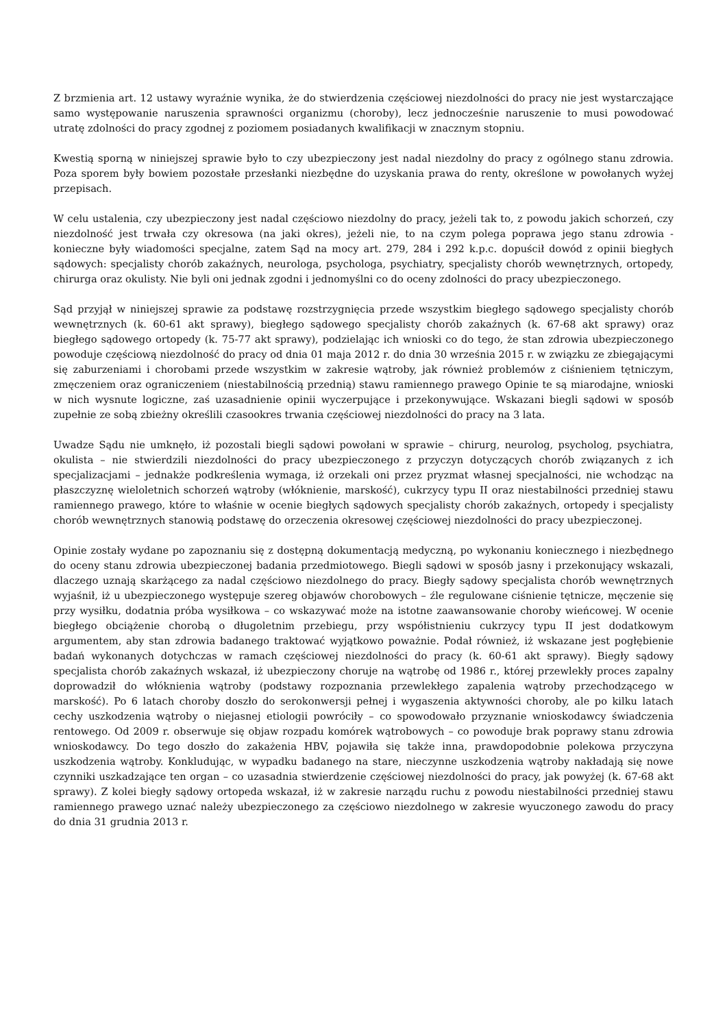Z brzmienia art. 12 ustawy wyraźnie wynika, że do stwierdzenia częściowej niezdolności do pracy nie jest wystarczające samo występowanie naruszenia sprawności organizmu (choroby), lecz jednocześnie naruszenie to musi powodować utratę zdolności do pracy zgodnej z poziomem posiadanych kwalifikacji w znacznym stopniu.
Kwestią sporną w niniejszej sprawie było to czy ubezpieczony jest nadal niezdolny do pracy z ogólnego stanu zdrowia. Poza sporem były bowiem pozostałe przesłanki niezbędne do uzyskania prawa do renty, określone w powołanych wyżej przepisach.
W celu ustalenia, czy ubezpieczony jest nadal częściowo niezdolny do pracy, jeżeli tak to, z powodu jakich schorzeń, czy niezdolność jest trwała czy okresowa (na jaki okres), jeżeli nie, to na czym polega poprawa jego stanu zdrowia - konieczne były wiadomości specjalne, zatem Sąd na mocy art. 279, 284 i 292 k.p.c. dopuścił dowód z opinii biegłych sądowych: specjalisty chorób zakaźnych, neurologa, psychologa, psychiatry, specjalisty chorób wewnętrznych, ortopedy, chirurga oraz okulisty. Nie byli oni jednak zgodni i jednomyślni co do oceny zdolności do pracy ubezpieczonego.
Sąd przyjął w niniejszej sprawie za podstawę rozstrzygnięcia przede wszystkim biegłego sądowego specjalisty chorób wewnętrznych (k. 60-61 akt sprawy), biegłego sądowego specjalisty chorób zakaźnych (k. 67-68 akt sprawy) oraz biegłego sądowego ortopedy (k. 75-77 akt sprawy), podzielając ich wnioski co do tego, że stan zdrowia ubezpieczonego powoduje częściową niezdolność do pracy od dnia 01 maja 2012 r. do dnia 30 września 2015 r. w związku ze zbiegającymi się zaburzeniami i chorobami przede wszystkim w zakresie wątroby, jak również problemów z ciśnieniem tętniczym, zmęczeniem oraz ograniczeniem (niestabilnością przednią) stawu ramiennego prawego Opinie te są miarodajne, wnioski w nich wysnute logiczne, zaś uzasadnienie opinii wyczerpujące i przekonywujące. Wskazani biegli sądowi w sposób zupełnie ze sobą zbieżny określili czasookres trwania częściowej niezdolności do pracy na 3 lata.
Uwadze Sądu nie umknęło, iż pozostali biegli sądowi powołani w sprawie – chirurg, neurolog, psycholog, psychiatra, okulista – nie stwierdzili niezdolności do pracy ubezpieczonego z przyczyn dotyczących chorób związanych z ich specjalizacjami – jednakże podkreślenia wymaga, iż orzekali oni przez pryzmat własnej specjalności, nie wchodząc na płaszczyznę wieloletnich schorzeń wątroby (włóknienie, marskość), cukrzycy typu II oraz niestabilności przedniej stawu ramiennego prawego, które to właśnie w ocenie biegłych sądowych specjalisty chorób zakaźnych, ortopedy i specjalisty chorób wewnętrznych stanowią podstawę do orzeczenia okresowej częściowej niezdolności do pracy ubezpieczonej.
Opinie zostały wydane po zapoznaniu się z dostępną dokumentacją medyczną, po wykonaniu koniecznego i niezbędnego do oceny stanu zdrowia ubezpieczonej badania przedmiotowego. Biegli sądowi w sposób jasny i przekonujący wskazali, dlaczego uznają skarżącego za nadal częściowo niezdolnego do pracy. Biegły sądowy specjalista chorób wewnętrznych wyjaśnił, iż u ubezpieczonego występuje szereg objawów chorobowych – źle regulowane ciśnienie tętnicze, męczenie się przy wysiłku, dodatnia próba wysiłkowa – co wskazywać może na istotne zaawansowanie choroby wieńcowej. W ocenie biegłego obciążenie chorobą o długoletnim przebiegu, przy współistnieniu cukrzycy typu II jest dodatkowym argumentem, aby stan zdrowia badanego traktować wyjątkowo poważnie. Podał również, iż wskazane jest pogłębienie badań wykonanych dotychczas w ramach częściowej niezdolności do pracy (k. 60-61 akt sprawy). Biegły sądowy specjalista chorób zakaźnych wskazał, iż ubezpieczony choruje na wątrobę od 1986 r., której przewlekły proces zapalny doprowadził do włóknienia wątroby (podstawy rozpoznania przewlekłego zapalenia wątroby przechodzącego w marskość). Po 6 latach choroby doszło do serokonwersji pełnej i wygaszenia aktywności choroby, ale po kilku latach cechy uszkodzenia wątroby o niejasnej etiologii powróciły – co spowodowało przyznanie wnioskodawcy świadczenia rentowego. Od 2009 r. obserwuje się objaw rozpadu komórek wątrobowych – co powoduje brak poprawy stanu zdrowia wnioskodawcy. Do tego doszło do zakażenia HBV, pojawiła się także inna, prawdopodobnie polekowa przyczyna uszkodzenia wątroby. Konkludując, w wypadku badanego na stare, nieczynne uszkodzenia wątroby nakładają się nowe czynniki uszkadzające ten organ – co uzasadnia stwierdzenie częściowej niezdolności do pracy, jak powyżej (k. 67-68 akt sprawy). Z kolei biegły sądowy ortopeda wskazał, iż w zakresie narządu ruchu z powodu niestabilności przedniej stawu ramiennego prawego uznać należy ubezpieczonego za częściowo niezdolnego w zakresie wyuczonego zawodu do pracy do dnia 31 grudnia 2013 r.